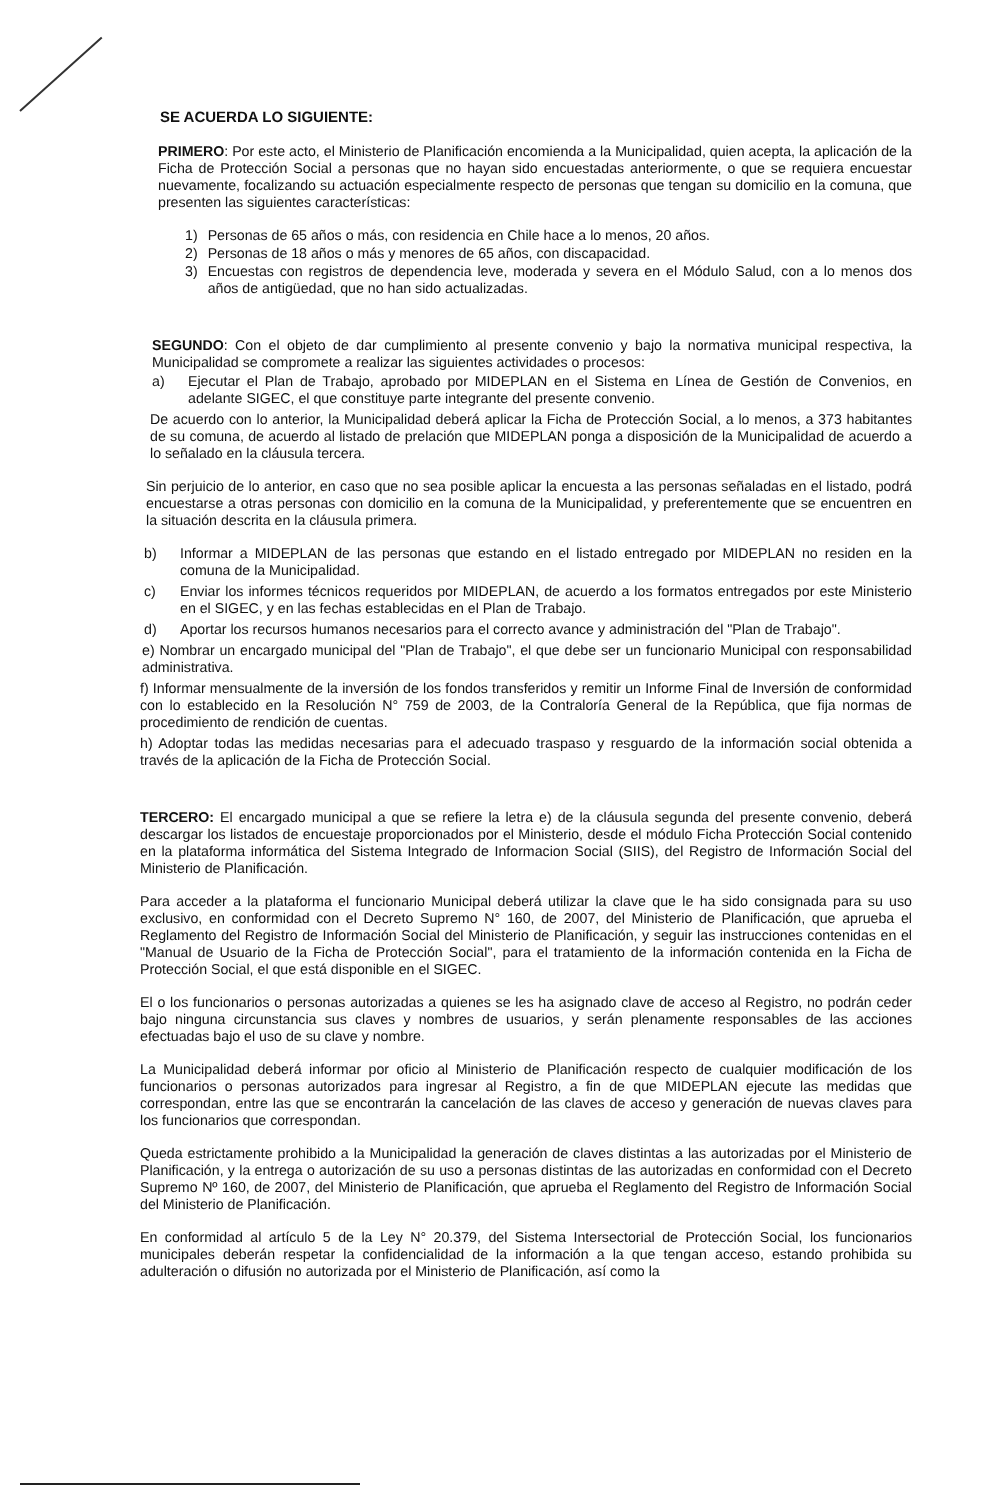SE ACUERDA LO SIGUIENTE:
PRIMERO: Por este acto, el Ministerio de Planificación encomienda a la Municipalidad, quien acepta, la aplicación de la Ficha de Protección Social a personas que no hayan sido encuestadas anteriormente, o que se requiera encuestar nuevamente, focalizando su actuación especialmente respecto de personas que tengan su domicilio en la comuna, que presenten las siguientes características:
1) Personas de 65 años o más, con residencia en Chile hace a lo menos, 20 años.
2) Personas de 18 años o más y menores de 65 años, con discapacidad.
3) Encuestas con registros de dependencia leve, moderada y severa en el Módulo Salud, con a lo menos dos años de antigüedad, que no han sido actualizadas.
SEGUNDO: Con el objeto de dar cumplimiento al presente convenio y bajo la normativa municipal respectiva, la Municipalidad se compromete a realizar las siguientes actividades o procesos:
a) Ejecutar el Plan de Trabajo, aprobado por MIDEPLAN en el Sistema en Línea de Gestión de Convenios, en adelante SIGEC, el que constituye parte integrante del presente convenio.
De acuerdo con lo anterior, la Municipalidad deberá aplicar la Ficha de Protección Social, a lo menos, a 373 habitantes de su comuna, de acuerdo al listado de prelación que MIDEPLAN ponga a disposición de la Municipalidad de acuerdo a lo señalado en la cláusula tercera.
Sin perjuicio de lo anterior, en caso que no sea posible aplicar la encuesta a las personas señaladas en el listado, podrá encuestarse a otras personas con domicilio en la comuna de la Municipalidad, y preferentemente que se encuentren en la situación descrita en la cláusula primera.
b) Informar a MIDEPLAN de las personas que estando en el listado entregado por MIDEPLAN no residen en la comuna de la Municipalidad.
c) Enviar los informes técnicos requeridos por MIDEPLAN, de acuerdo a los formatos entregados por este Ministerio en el SIGEC, y en las fechas establecidas en el Plan de Trabajo.
d) Aportar los recursos humanos necesarios para el correcto avance y administración del "Plan de Trabajo".
e) Nombrar un encargado municipal del "Plan de Trabajo", el que debe ser un funcionario Municipal con responsabilidad administrativa.
f) Informar mensualmente de la inversión de los fondos transferidos y remitir un Informe Final de Inversión de conformidad con lo establecido en la Resolución N° 759 de 2003, de la Contraloría General de la República, que fija normas de procedimiento de rendición de cuentas.
h) Adoptar todas las medidas necesarias para el adecuado traspaso y resguardo de la información social obtenida a través de la aplicación de la Ficha de Protección Social.
TERCERO: El encargado municipal a que se refiere la letra e) de la cláusula segunda del presente convenio, deberá descargar los listados de encuestaje proporcionados por el Ministerio, desde el módulo Ficha Protección Social contenido en la plataforma informática del Sistema Integrado de Informacion Social (SIIS), del Registro de Información Social del Ministerio de Planificación.
Para acceder a la plataforma el funcionario Municipal deberá utilizar la clave que le ha sido consignada para su uso exclusivo, en conformidad con el Decreto Supremo N° 160, de 2007, del Ministerio de Planificación, que aprueba el Reglamento del Registro de Información Social del Ministerio de Planificación, y seguir las instrucciones contenidas en el "Manual de Usuario de la Ficha de Protección Social", para el tratamiento de la información contenida en la Ficha de Protección Social, el que está disponible en el SIGEC.
El o los funcionarios o personas autorizadas a quienes se les ha asignado clave de acceso al Registro, no podrán ceder bajo ninguna circunstancia sus claves y nombres de usuarios, y serán plenamente responsables de las acciones efectuadas bajo el uso de su clave y nombre.
La Municipalidad deberá informar por oficio al Ministerio de Planificación respecto de cualquier modificación de los funcionarios o personas autorizados para ingresar al Registro, a fin de que MIDEPLAN ejecute las medidas que correspondan, entre las que se encontrarán la cancelación de las claves de acceso y generación de nuevas claves para los funcionarios que correspondan.
Queda estrictamente prohibido a la Municipalidad la generación de claves distintas a las autorizadas por el Ministerio de Planificación, y la entrega o autorización de su uso a personas distintas de las autorizadas en conformidad con el Decreto Supremo Nº 160, de 2007, del Ministerio de Planificación, que aprueba el Reglamento del Registro de Información Social del Ministerio de Planificación.
En conformidad al artículo 5 de la Ley N° 20.379, del Sistema Intersectorial de Protección Social, los funcionarios municipales deberán respetar la confidencialidad de la información a la que tengan acceso, estando prohibida su adulteración o difusión no autorizada por el Ministerio de Planificación, así como la